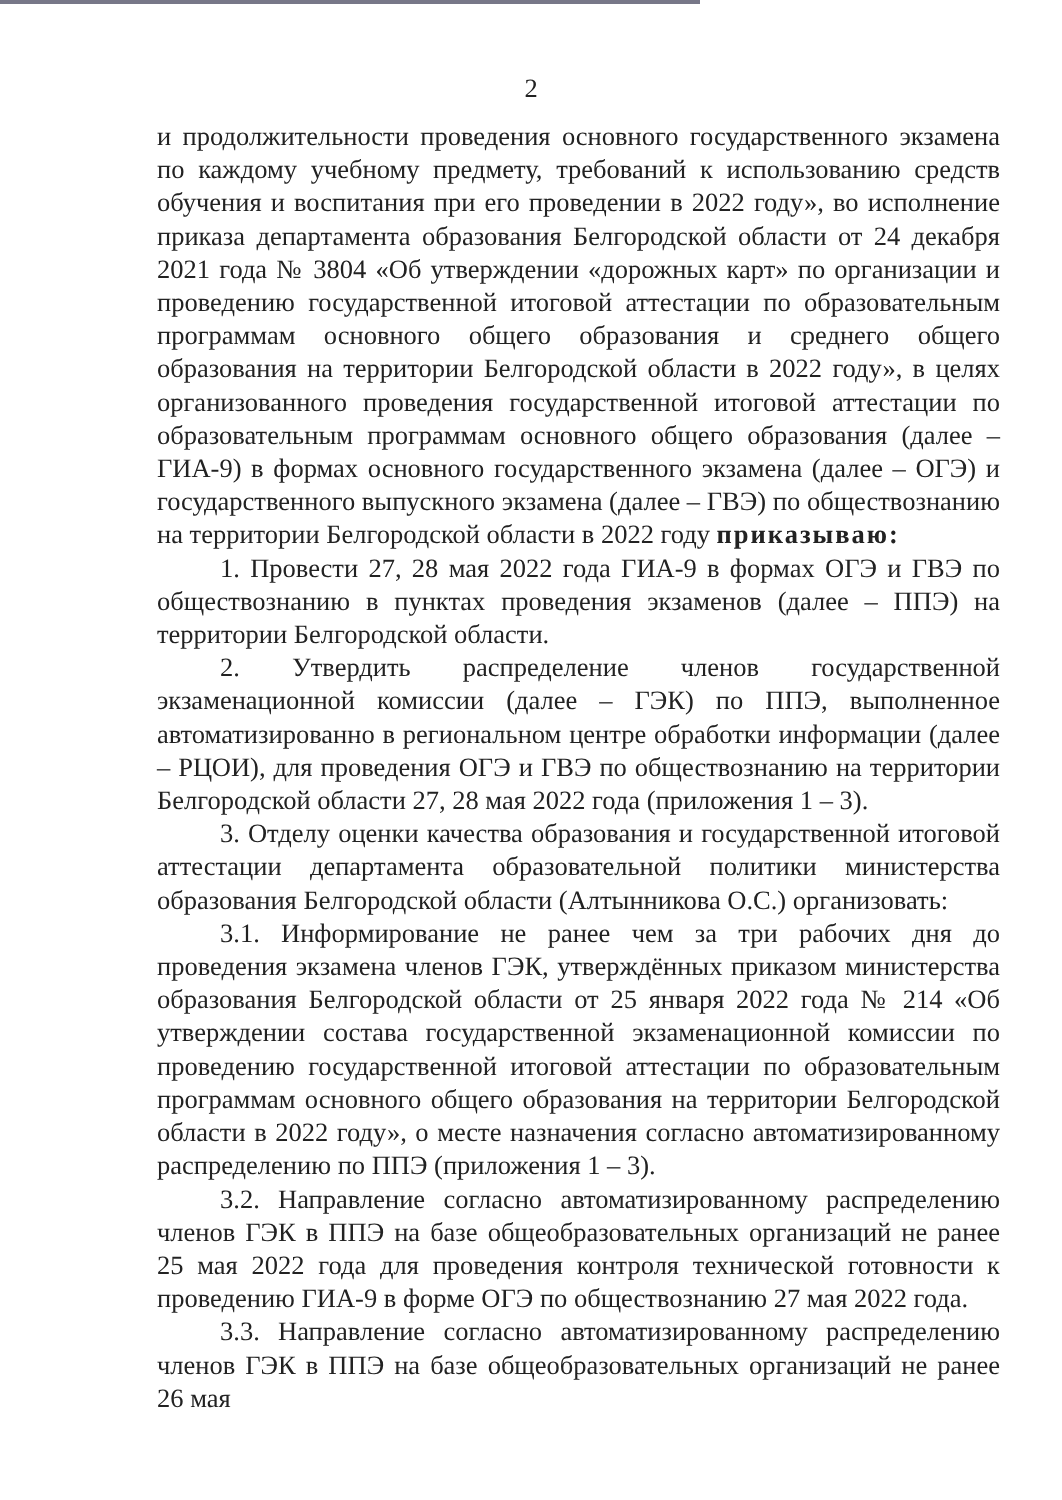2
и продолжительности проведения основного государственного экзамена по каждому учебному предмету, требований к использованию средств обучения и воспитания при его проведении в 2022 году», во исполнение приказа департамента образования Белгородской области от 24 декабря 2021 года № 3804 «Об утверждении «дорожных карт» по организации и проведению государственной итоговой аттестации по образовательным программам основного общего образования и среднего общего образования на территории Белгородской области в 2022 году», в целях организованного проведения государственной итоговой аттестации по образовательным программам основного общего образования (далее – ГИА-9) в формах основного государственного экзамена (далее – ОГЭ) и государственного выпускного экзамена (далее – ГВЭ) по обществознанию на территории Белгородской области в 2022 году приказываю:
1. Провести 27, 28 мая 2022 года ГИА-9 в формах ОГЭ и ГВЭ по обществознанию в пунктах проведения экзаменов (далее – ППЭ) на территории Белгородской области.
2. Утвердить распределение членов государственной экзаменационной комиссии (далее – ГЭК) по ППЭ, выполненное автоматизированно в региональном центре обработки информации (далее – РЦОИ), для проведения ОГЭ и ГВЭ по обществознанию на территории Белгородской области 27, 28 мая 2022 года (приложения 1 – 3).
3. Отделу оценки качества образования и государственной итоговой аттестации департамента образовательной политики министерства образования Белгородской области (Алтынникова О.С.) организовать:
3.1. Информирование не ранее чем за три рабочих дня до проведения экзамена членов ГЭК, утверждённых приказом министерства образования Белгородской области от 25 января 2022 года № 214 «Об утверждении состава государственной экзаменационной комиссии по проведению государственной итоговой аттестации по образовательным программам основного общего образования на территории Белгородской области в 2022 году», о месте назначения согласно автоматизированному распределению по ППЭ (приложения 1 – 3).
3.2. Направление согласно автоматизированному распределению членов ГЭК в ППЭ на базе общеобразовательных организаций не ранее 25 мая 2022 года для проведения контроля технической готовности к проведению ГИА-9 в форме ОГЭ по обществознанию 27 мая 2022 года.
3.3. Направление согласно автоматизированному распределению членов ГЭК в ППЭ на базе общеобразовательных организаций не ранее 26 мая